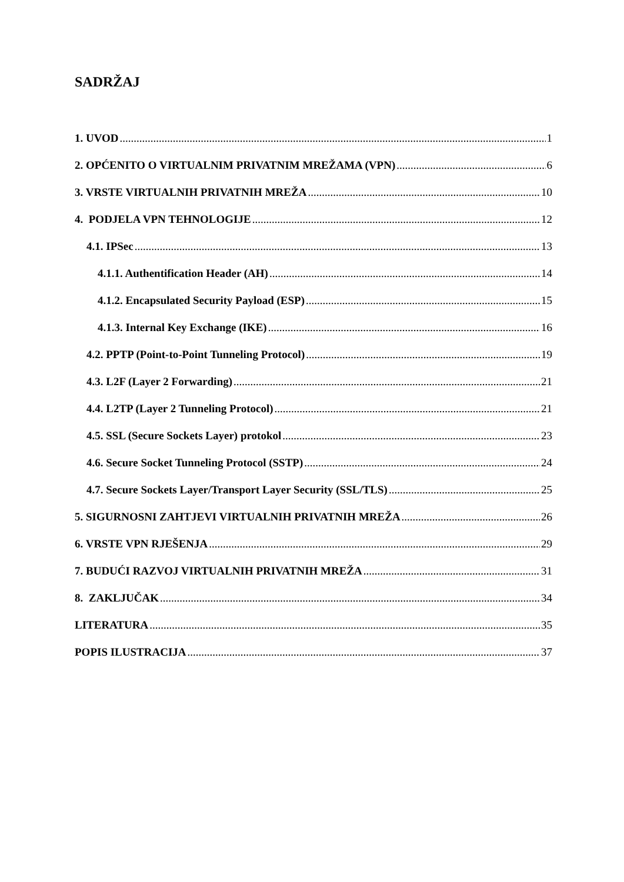SADRŽAJ
1. UVOD 1
2. OPĆENITO O VIRTUALNIM PRIVATNIM MREŽAMA (VPN) 6
3. VRSTE VIRTUALNIH PRIVATNIH MREŽA 10
4. PODJELA VPN TEHNOLOGIJE 12
4.1. IPSec 13
4.1.1. Authentification Header (AH) 14
4.1.2. Encapsulated Security Payload (ESP) 15
4.1.3. Internal Key Exchange (IKE) 16
4.2. PPTP (Point-to-Point Tunneling Protocol) 19
4.3. L2F (Layer 2 Forwarding) 21
4.4. L2TP (Layer 2 Tunneling Protocol) 21
4.5. SSL (Secure Sockets Layer) protokol 23
4.6. Secure Socket Tunneling Protocol (SSTP) 24
4.7. Secure Sockets Layer/Transport Layer Security (SSL/TLS) 25
5. SIGURNOSNI ZAHTJEVI VIRTUALNIH PRIVATNIH MREŽA 26
6. VRSTE VPN RJEŠENJA 29
7. BUDUĆI RAZVOJ VIRTUALNIH PRIVATNIH MREŽA 31
8. ZAKLJUČAK 34
LITERATURA 35
POPIS ILUSTRACIJA 37